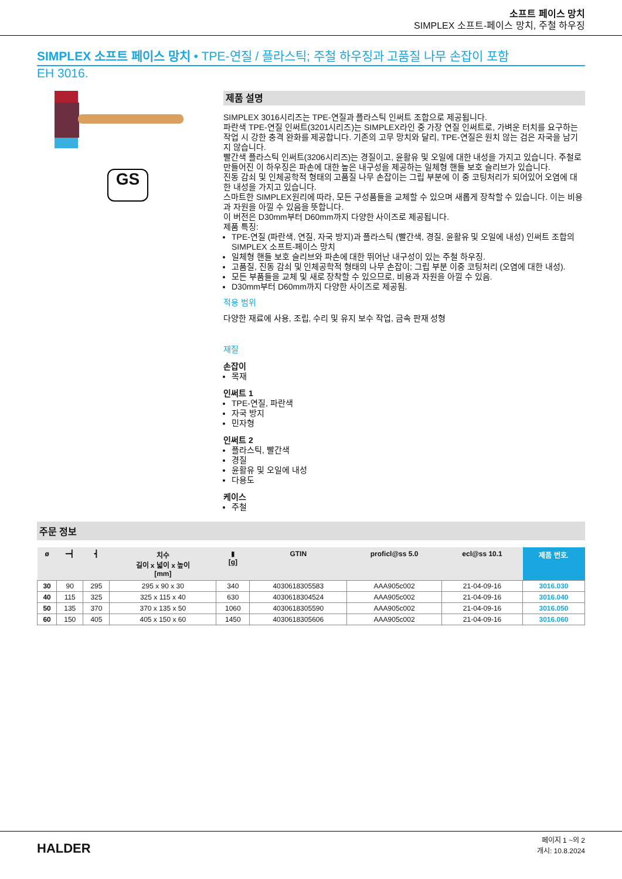소프트 페이스 망치
SIMPLEX 소프트-페이스 망치, 주철 하우징
SIMPLEX 소프트 페이스 망치 • TPE-연질 / 플라스틱; 주철 하우징과 고품질 나무 손잡이 포함
EH 3016.
GS
제품 설명
SIMPLEX 3016시리즈는 TPE-연질과 플라스틱 인써트 조합으로 제공됩니다.
파란색 TPE-연질 인써트(3201시리즈)는 SIMPLEX라인 중 가장 연질 인써트로, 가벼운 터치를 요구하는 작업 시 강한 충격 완화를 제공합니다. 기존의 고무 망치와 달리, TPE-연질은 원치 않는 검은 자국을 남기지 않습니다.
빨간색 플라스틱 인써트(3206시리즈)는 경질이고, 윤활유 및 오일에 대한 내성을 가지고 있습니다. 주철로 만들어진 이 하우징은 파손에 대한 높은 내구성을 제공하는 일체형 핸들 보호 슬리브가 있습니다.
진동 감쇠 및 인체공학적 형태의 고품질 나무 손잡이는 그립 부분에 이 중 코팅처리가 되어있어 오염에 대한 내성을 가지고 있습니다.
스마트한 SIMPLEX원리에 따라, 모든 구성품들을 교체할 수 있으며 새롭게 장착할 수 있습니다. 이는 비용과 자원을 아낄 수 있음을 뜻합니다.
이 버전은 D30mm부터 D60mm까지 다양한 사이즈로 제공됩니다.
제품 특징:
TPE-연질 (파란색, 연질, 자국 방지)과 플라스틱 (빨간색, 경질, 윤활유 및 오일에 내성) 인써트 조합의 SIMPLEX 소프트-페이스 망치
일체형 핸들 보호 슬리브와 파손에 대한 뛰어난 내구성이 있는 주철 하우징.
고품질, 진동 감쇠 및 인체공학적 형태의 나무 손잡이; 그립 부분 이중 코팅처리 (오염에 대한 내성).
모든 부품들을 교체 및 새로 장착할 수 있으므로, 비용과 자원을 아낄 수 있음.
D30mm부터 D60mm까지 다양한 사이즈로 제공됨.
적용 범위
다양한 재료에 사용, 조립, 수리 및 유지 보수 작업, 금속 판재 성형
재질
손잡이
목재
인써트 1
TPE-연질, 파란색
자국 방지
민자형
인써트 2
플라스틱, 빨간색
경질
윤활유 및 오일에 내성
다용도
케이스
주철
주문 정보
| ø | ━┫ | ┫ | 치수 길이 x 넓이 x 높이 [mm] | ▮ [g] | GTIN | proficl@ss 5.0 | ecl@ss 10.1 | 제품 번호. |
| --- | --- | --- | --- | --- | --- | --- | --- | --- |
| 30 | 90 | 295 | 295 x 90 x 30 | 340 | 4030618305583 | AAA905c002 | 21-04-09-16 | 3016.030 |
| 40 | 115 | 325 | 325 x 115 x 40 | 630 | 4030618304524 | AAA905c002 | 21-04-09-16 | 3016.040 |
| 50 | 135 | 370 | 370 x 135 x 50 | 1060 | 4030618305590 | AAA905c002 | 21-04-09-16 | 3016.050 |
| 60 | 150 | 405 | 405 x 150 x 60 | 1450 | 4030618305606 | AAA905c002 | 21-04-09-16 | 3016.060 |
HALDER
페이지 1 ~의 2
개시: 10.8.2024